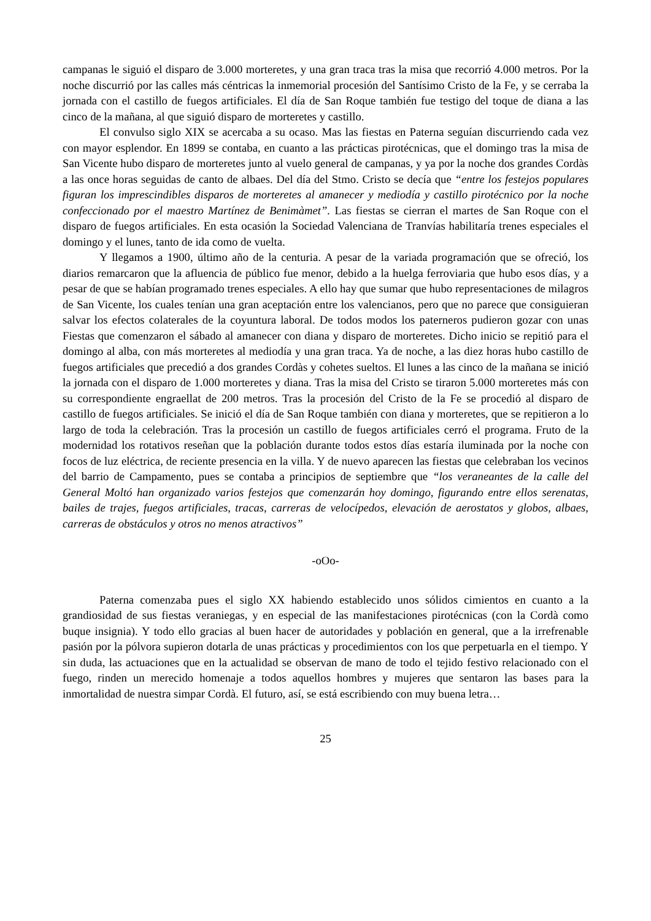campanas le siguió el disparo de 3.000 morteretes, y una gran traca tras la misa que recorrió 4.000 metros. Por la noche discurrió por las calles más céntricas la inmemorial procesión del Santísimo Cristo de la Fe, y se cerraba la jornada con el castillo de fuegos artificiales. El día de San Roque también fue testigo del toque de diana a las cinco de la mañana, al que siguió disparo de morteretes y castillo.
El convulso siglo XIX se acercaba a su ocaso. Mas las fiestas en Paterna seguían discurriendo cada vez con mayor esplendor. En 1899 se contaba, en cuanto a las prácticas pirotécnicas, que el domingo tras la misa de San Vicente hubo disparo de morteretes junto al vuelo general de campanas, y ya por la noche dos grandes Cordàs a las once horas seguidas de canto de albaes. Del día del Stmo. Cristo se decía que “entre los festejos populares figuran los imprescindibles disparos de morteretes al amanecer y mediodía y castillo pirotécnico por la noche confeccionado por el maestro Martínez de Benimàmet”. Las fiestas se cierran el martes de San Roque con el disparo de fuegos artificiales. En esta ocasión la Sociedad Valenciana de Tranvías habilitaría trenes especiales el domingo y el lunes, tanto de ida como de vuelta.
Y llegamos a 1900, último año de la centuria. A pesar de la variada programación que se ofreció, los diarios remarcaron que la afluencia de público fue menor, debido a la huelga ferroviaria que hubo esos días, y a pesar de que se habían programado trenes especiales. A ello hay que sumar que hubo representaciones de milagros de San Vicente, los cuales tenían una gran aceptación entre los valencianos, pero que no parece que consiguieran salvar los efectos colaterales de la coyuntura laboral. De todos modos los paterneros pudieron gozar con unas Fiestas que comenzaron el sábado al amanecer con diana y disparo de morteretes. Dicho inicio se repitió para el domingo al alba, con más morteretes al mediodía y una gran traca. Ya de noche, a las diez horas hubo castillo de fuegos artificiales que precedió a dos grandes Cordàs y cohetes sueltos. El lunes a las cinco de la mañana se inició la jornada con el disparo de 1.000 morteretes y diana. Tras la misa del Cristo se tiraron 5.000 morteretes más con su correspondiente engraellat de 200 metros. Tras la procesión del Cristo de la Fe se procedió al disparo de castillo de fuegos artificiales. Se inició el día de San Roque también con diana y morteretes, que se repitieron a lo largo de toda la celebración. Tras la procesión un castillo de fuegos artificiales cerró el programa. Fruto de la modernidad los rotativos reseñan que la población durante todos estos días estaría iluminada por la noche con focos de luz eléctrica, de reciente presencia en la villa. Y de nuevo aparecen las fiestas que celebraban los vecinos del barrio de Campamento, pues se contaba a principios de septiembre que “los veraneantes de la calle del General Moltó han organizado varios festejos que comenzarán hoy domingo, figurando entre ellos serenatas, bailes de trajes, fuegos artificiales, tracas, carreras de velocípedos, elevación de aerostatos y globos, albaes, carreras de obstáculos y otros no menos atractivos”
-oOo-
Paterna comenzaba pues el siglo XX habiendo establecido unos sólidos cimientos en cuanto a la grandiosidad de sus fiestas veraniegas, y en especial de las manifestaciones pirotécnicas (con la Cordà como buque insignia). Y todo ello gracias al buen hacer de autoridades y población en general, que a la irrefrenable pasión por la pólvora supieron dotarla de unas prácticas y procedimientos con los que perpetuarla en el tiempo. Y sin duda, las actuaciones que en la actualidad se observan de mano de todo el tejido festivo relacionado con el fuego, rinden un merecido homenaje a todos aquellos hombres y mujeres que sentaron las bases para la inmortalidad de nuestra simpar Cordà. El futuro, así, se está escribiendo con muy buena letra…
25